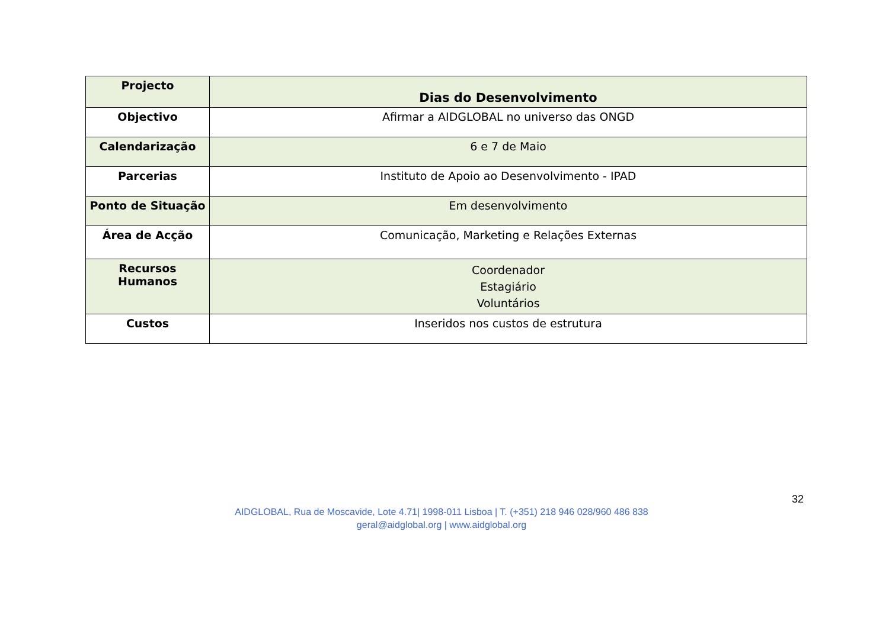| Projecto | Dias do Desenvolvimento |
| Objectivo | Afirmar a AIDGLOBAL no universo das ONGD |
| Calendarização | 6 e 7 de Maio |
| Parcerias | Instituto de Apoio ao Desenvolvimento - IPAD |
| Ponto de Situação | Em desenvolvimento |
| Área de Acção | Comunicação, Marketing e Relações Externas |
| Recursos Humanos | Coordenador Estagiário Voluntários |
| Custos | Inseridos nos custos de estrutura |
32
AIDGLOBAL, Rua de Moscavide, Lote 4.71| 1998-011 Lisboa | T. (+351) 218 946 028/960 486 838
geral@aidglobal.org | www.aidglobal.org